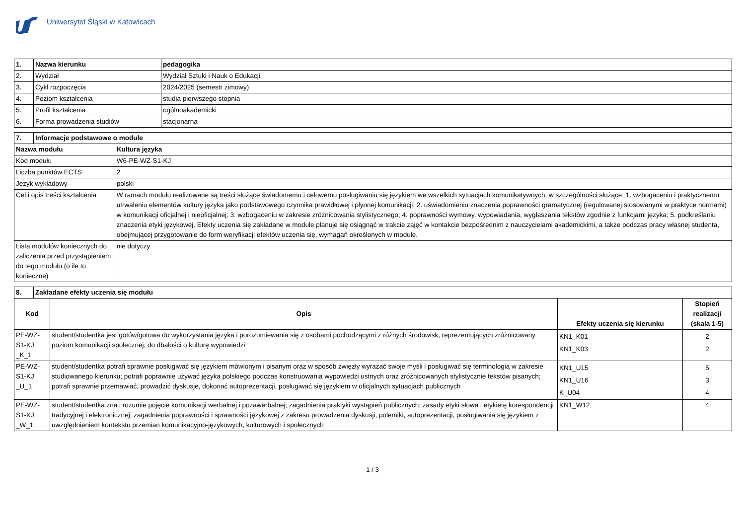Uniwersytet Śląski w Katowicach
| 1. | Nazwa kierunku | pedagogika |
| 2. | Wydział | Wydział Sztuki i Nauk o Edukacji |
| 3. | Cykl rozpoczęcia | 2024/2025 (semestr zimowy) |
| 4. | Poziom kształcenia | studia pierwszego stopnia |
| 5. | Profil kształcenia | ogólnoakademicki |
| 6. | Forma prowadzenia studiów | stacjonarna |
| 7. | Informacje podstawowe o module | |
| Nazwa modułu | | Kultura języka |
| Kod modułu | | W6-PE-WZ-S1-KJ |
| Liczba punktów ECTS | | 2 |
| Język wykładowy | | polski |
| Cel i opis treści kształcenia | | W ramach modułu realizowane są treści służące świadomemu i celowemu posługiwaniu się językiem we wszelkich sytuacjach komunikatywnych, w szczególności służące: 1. wzbogaceniu i praktycznemu utrwaleniu elementów kultury języka jako podstawowego czynnika prawidłowej i płynnej komunikacji; 2. uświadomieniu znaczenia poprawności gramatycznej (regulowanej stosowanymi w praktyce normami) w komunikacji oficjalnej i nieoficjalnej; 3. wzbogaceniu w zakresie zróżnicowania stylistycznego; 4. poprawności wymowy, wypowiadania, wygłaszania tekstów zgodnie z funkcjami języka; 5. podkreślaniu znaczenia etyki językowej. Efekty uczenia się zakładane w module planuje się osiągnąć w trakcie zajęć w kontakcie bezpośrednim z nauczycielami akademickimi, a także podczas pracy własnej studenta, obejmującej przygotowanie do form weryfikacji efektów uczenia się, wymagań określonych w module. |
| Lista modułów koniecznych do zaliczenia przed przystąpieniem do tego modułu (o ile to konieczne) | | nie dotyczy |
| 8. | Zakładane efekty uczenia się modułu | | | |
| Kod | | Opis | Efekty uczenia się kierunku | Stopień realizacji (skala 1-5) |
| PE-WZ-S1-KJ _K_1 | | student/studentka jest gotów/gotowa do wykorzystania języka i porozumiewania się z osobami pochodzącymi z różnych środowisk, reprezentujących zróżnicowany poziom komunikacji społecznej; do dbałości o kulturę wypowiedzi | KN1_K01 KN1_K03 | 2 2 |
| PE-WZ-S1-KJ _U_1 | | student/studentka potrafi sprawnie posługiwać się językiem mówionym i pisanym oraz w sposób zwięzły wyrażać swoje myśli i posługiwać się terminologią w zakresie studiowanego kierunku; potrafi poprawnie używać języka polskiego podczas konstruowania wypowiedzi ustnych oraz zróżnicowanych stylistycznie tekstów pisanych; potrafi sprawnie przemawiać, prowadzić dyskusje, dokonać autoprezentacji, posługiwać się językiem w oficjalnych sytuacjach publicznych | KN1_U15 KN1_U16 K_U04 | 5 3 4 |
| PE-WZ-S1-KJ _W_1 | | student/studentka zna i rozumie pojęcie komunikacji werbalnej i pozawerbalnej; zagadnienia praktyki wystąpień publicznych; zasady etyki słowa i etykietę korespondencji tradycyjnej i elektronicznej; zagadnienia poprawności i sprawności językowej z zakresu prowadzenia dyskusji, polemiki, autoprezentacji, posługiwania się językiem z uwzględnieniem kontekstu przemian komunikacyjno-językowych, kulturowych i społecznych | KN1_W12 | 4 |
1 / 3